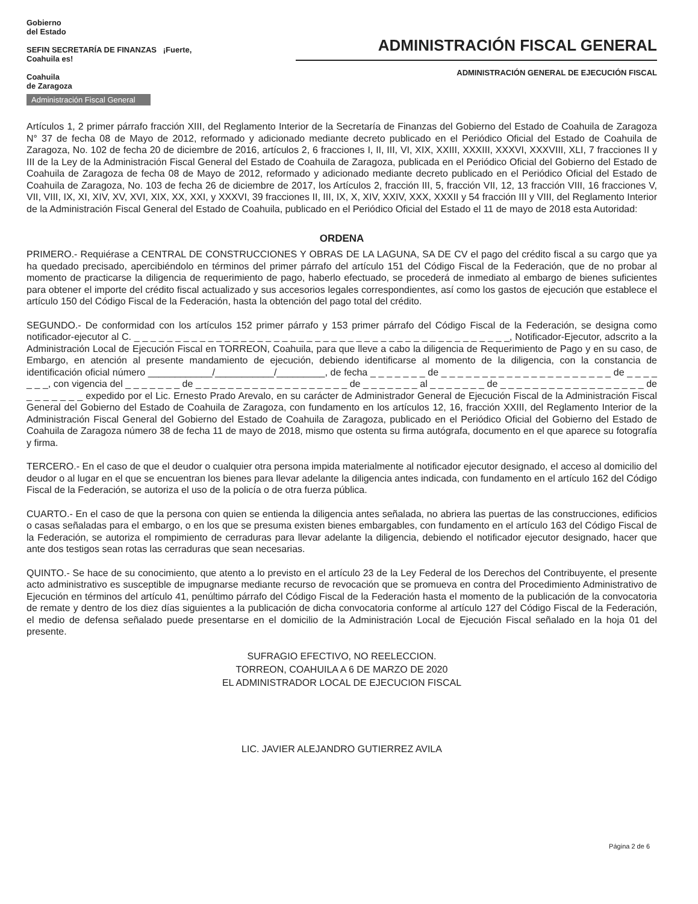Gobierno
del Estado
SEFIN SECRETARÍA DE FINANZAS ¡Fuerte, Coahuila es!
Coahuila
de Zaragoza
Administración Fiscal General
ADMINISTRACIÓN FISCAL GENERAL
ADMINISTRACIÓN GENERAL DE EJECUCIÓN FISCAL
Artículos 1, 2 primer párrafo fracción XIII, del Reglamento Interior de la Secretaría de Finanzas del Gobierno del Estado de Coahuila de Zaragoza N° 37 de fecha 08 de Mayo de 2012, reformado y adicionado mediante decreto publicado en el Periódico Oficial del Estado de Coahuila de Zaragoza, No. 102 de fecha 20 de diciembre de 2016, artículos 2, 6 fracciones I, II, III, VI, XIX, XXIII, XXXIII, XXXVI, XXXVIII, XLI, 7 fracciones II y III de la Ley de la Administración Fiscal General del Estado de Coahuila de Zaragoza, publicada en el Periódico Oficial del Gobierno del Estado de Coahuila de Zaragoza de fecha 08 de Mayo de 2012, reformado y adicionado mediante decreto publicado en el Periódico Oficial del Estado de Coahuila de Zaragoza, No. 103 de fecha 26 de diciembre de 2017, los Artículos 2, fracción III, 5, fracción VII, 12, 13 fracción VIII, 16 fracciones V, VII, VIII, IX, XI, XIV, XV, XVI, XIX, XX, XXI, y XXXVI, 39 fracciones II, III, IX, X, XIV, XXIV, XXX, XXXII y 54 fracción III y VIII, del Reglamento Interior de la Administración Fiscal General del Estado de Coahuila, publicado en el Periódico Oficial del Estado el 11 de mayo de 2018 esta Autoridad:
ORDENA
PRIMERO.- Requiérase a CENTRAL DE CONSTRUCCIONES Y OBRAS DE LA LAGUNA, SA DE CV el pago del crédito fiscal a su cargo que ya ha quedado precisado, apercibiéndolo en términos del primer párrafo del artículo 151 del Código Fiscal de la Federación, que de no probar al momento de practicarse la diligencia de requerimiento de pago, haberlo efectuado, se procederá de inmediato al embargo de bienes suficientes para obtener el importe del crédito fiscal actualizado y sus accesorios legales correspondientes, así como los gastos de ejecución que establece el artículo 150 del Código Fiscal de la Federación, hasta la obtención del pago total del crédito.
SEGUNDO.- De conformidad con los artículos 152 primer párrafo y 153 primer párrafo del Código Fiscal de la Federación, se designa como notificador-ejecutor al C. _ _ _ _ _ _ _ _ _ _ _ _ _ _ _ _ _ _ _ _ _ _ _ _ _ _ _ _ _ _ _ _ _ _ _ _ _ _ _ _ _ _ _ _ _ _, Notificador-Ejecutor, adscrito a la Administración Local de Ejecución Fiscal en TORREON, Coahuila, para que lleve a cabo la diligencia de Requerimiento de Pago y en su caso, de Embargo, en atención al presente mandamiento de ejecución, debiendo identificarse al momento de la diligencia, con la constancia de identificación oficial número ____________/___________/_________, de fecha _ _ _ _ _ _ _ de _ _ _ _ _ _ _ _ _ _ _ _ _ _ _ _ _ _ _ _ _ de _ _ _ _ _ _ _, con vigencia del _ _ _ _ _ _ _ de _ _ _ _ _ _ _ _ _ _ _ _ _ _ _ _ _ _ _ de _ _ _ _ _ _ _ al _ _ _ _ _ _ _ de _ _ _ _ _ _ _ _ _ _ _ _ _ _ _ _ _ _ de _ _ _ _ _ _ _ expedido por el Lic. Ernesto Prado Arevalo, en su carácter de Administrador General de Ejecución Fiscal de la Administración Fiscal General del Gobierno del Estado de Coahuila de Zaragoza, con fundamento en los artículos 12, 16, fracción XXIII, del Reglamento Interior de la Administración Fiscal General del Gobierno del Estado de Coahuila de Zaragoza, publicado en el Periódico Oficial del Gobierno del Estado de Coahuila de Zaragoza número 38 de fecha 11 de mayo de 2018, mismo que ostenta su firma autógrafa, documento en el que aparece su fotografía y firma.
TERCERO.- En el caso de que el deudor o cualquier otra persona impida materialmente al notificador ejecutor designado, el acceso al domicilio del deudor o al lugar en el que se encuentran los bienes para llevar adelante la diligencia antes indicada, con fundamento en el artículo 162 del Código Fiscal de la Federación, se autoriza el uso de la policía o de otra fuerza pública.
CUARTO.- En el caso de que la persona con quien se entienda la diligencia antes señalada, no abriera las puertas de las construcciones, edificios o casas señaladas para el embargo, o en los que se presuma existen bienes embargables, con fundamento en el artículo 163 del Código Fiscal de la Federación, se autoriza el rompimiento de cerraduras para llevar adelante la diligencia, debiendo el notificador ejecutor designado, hacer que ante dos testigos sean rotas las cerraduras que sean necesarias.
QUINTO.- Se hace de su conocimiento, que atento a lo previsto en el artículo 23 de la Ley Federal de los Derechos del Contribuyente, el presente acto administrativo es susceptible de impugnarse mediante recurso de revocación que se promueva en contra del Procedimiento Administrativo de Ejecución en términos del artículo 41, penúltimo párrafo del Código Fiscal de la Federación hasta el momento de la publicación de la convocatoria de remate y dentro de los diez días siguientes a la publicación de dicha convocatoria conforme al artículo 127 del Código Fiscal de la Federación, el medio de defensa señalado puede presentarse en el domicilio de la Administración Local de Ejecución Fiscal señalado en la hoja 01 del presente.
SUFRAGIO EFECTIVO, NO REELECCION.
TORREON, COAHUILA A 6 DE MARZO DE 2020
EL ADMINISTRADOR LOCAL DE EJECUCION FISCAL
LIC. JAVIER ALEJANDRO GUTIERREZ AVILA
Página 2 de 6